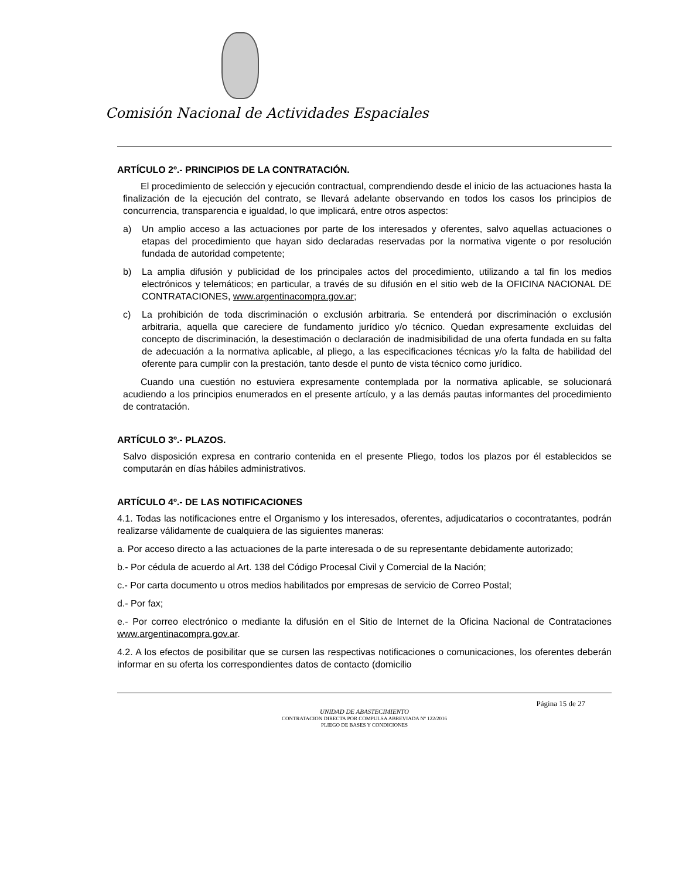Comisión Nacional de Actividades Espaciales
ARTÍCULO 2º.- PRINCIPIOS DE LA CONTRATACIÓN.
El procedimiento de selección y ejecución contractual, comprendiendo desde el inicio de las actuaciones hasta la finalización de la ejecución del contrato, se llevará adelante observando en todos los casos los principios de concurrencia, transparencia e igualdad, lo que implicará, entre otros aspectos:
a) Un amplio acceso a las actuaciones por parte de los interesados y oferentes, salvo aquellas actuaciones o etapas del procedimiento que hayan sido declaradas reservadas por la normativa vigente o por resolución fundada de autoridad competente;
b) La amplia difusión y publicidad de los principales actos del procedimiento, utilizando a tal fin los medios electrónicos y telemáticos; en particular, a través de su difusión en el sitio web de la OFICINA NACIONAL DE CONTRATACIONES, www.argentinacompra.gov.ar;
c) La prohibición de toda discriminación o exclusión arbitraria. Se entenderá por discriminación o exclusión arbitraria, aquella que careciere de fundamento jurídico y/o técnico. Quedan expresamente excluidas del concepto de discriminación, la desestimación o declaración de inadmisibilidad de una oferta fundada en su falta de adecuación a la normativa aplicable, al pliego, a las especificaciones técnicas y/o la falta de habilidad del oferente para cumplir con la prestación, tanto desde el punto de vista técnico como jurídico.
Cuando una cuestión no estuviera expresamente contemplada por la normativa aplicable, se solucionará acudiendo a los principios enumerados en el presente artículo, y a las demás pautas informantes del procedimiento de contratación.
ARTÍCULO 3º.- PLAZOS.
Salvo disposición expresa en contrario contenida en el presente Pliego, todos los plazos por él establecidos se computarán en días hábiles administrativos.
ARTÍCULO 4º.- DE LAS NOTIFICACIONES
4.1. Todas las notificaciones entre el Organismo y los interesados, oferentes, adjudicatarios o cocontratantes, podrán realizarse válidamente de cualquiera de las siguientes maneras:
a. Por acceso directo a las actuaciones de la parte interesada o de su representante debidamente autorizado;
b.- Por cédula de acuerdo al Art. 138 del Código Procesal Civil y Comercial de la Nación;
c.- Por carta documento u otros medios habilitados por empresas de servicio de Correo Postal;
d.- Por fax;
e.- Por correo electrónico o mediante la difusión en el Sitio de Internet de la Oficina Nacional de Contrataciones www.argentinacompra.gov.ar.
4.2. A los efectos de posibilitar que se cursen las respectivas notificaciones o comunicaciones, los oferentes deberán informar en su oferta los correspondientes datos de contacto (domicilio
Página 15 de 27
UNIDAD DE ABASTECIMIENTO
CONTRATACION DIRECTA POR COMPULSA ABREVIADA Nº 122/2016
PLIEGO DE BASES Y CONDICIONES